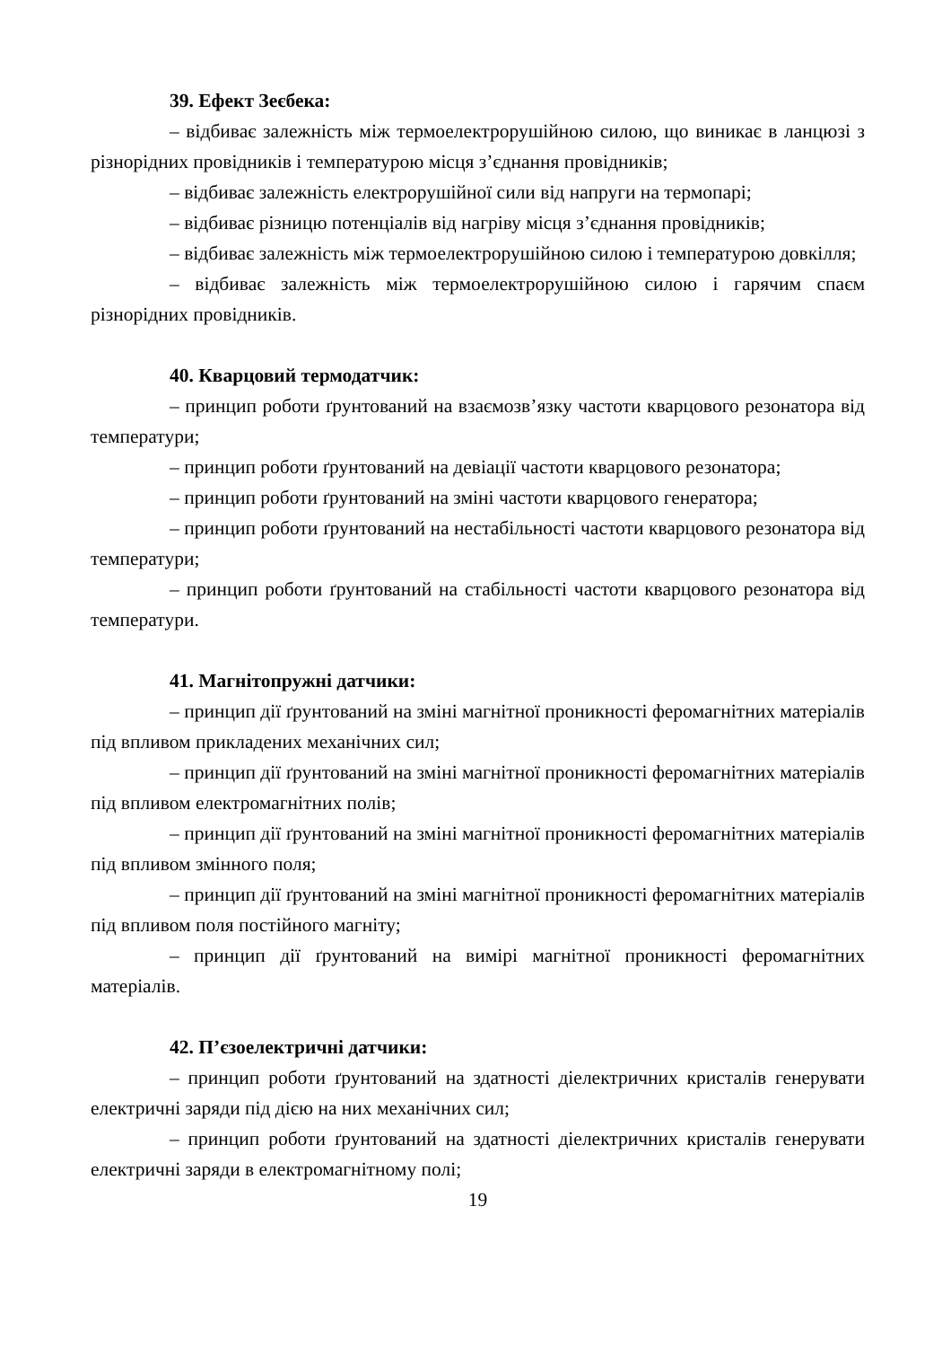39. Ефект Зеєбека:
– відбиває залежність між термоелектрорушійною силою, що виникає в ланцюзі з різнорідних провідників і температурою місця з’єднання провідників;
– відбиває залежність електрорушійної сили від напруги на термопарі;
– відбиває різницю потенціалів від нагріву місця з’єднання провідників;
– відбиває залежність між термоелектрорушійною силою і температурою довкілля;
– відбиває залежність між термоелектрорушійною силою і гарячим спаєм різнорідних провідників.
40. Кварцовий термодатчик:
– принцип роботи ґрунтований на взаємозв’язку частоти кварцового резонатора від температури;
– принцип роботи ґрунтований на девіації частоти кварцового резонатора;
– принцип роботи ґрунтований на зміні частоти кварцового генератора;
– принцип роботи ґрунтований на нестабільності частоти кварцового резонатора від температури;
– принцип роботи ґрунтований на стабільності частоти кварцового резонатора від температури.
41. Магнітопружні датчики:
– принцип дії ґрунтований на зміні магнітної проникності феромагнітних матеріалів під впливом прикладених механічних сил;
– принцип дії ґрунтований на зміні магнітної проникності феромагнітних матеріалів під впливом електромагнітних полів;
– принцип дії ґрунтований на зміні магнітної проникності феромагнітних матеріалів під впливом змінного поля;
– принцип дії ґрунтований на зміні магнітної проникності феромагнітних матеріалів під впливом поля постійного магніту;
– принцип дії ґрунтований на вимірі магнітної проникності феромагнітних матеріалів.
42. П’єзоелектричні датчики:
– принцип роботи ґрунтований на здатності діелектричних кристалів генерувати електричні заряди під дією на них механічних сил;
– принцип роботи ґрунтований на здатності діелектричних кристалів генерувати електричні заряди в електромагнітному полі;
19